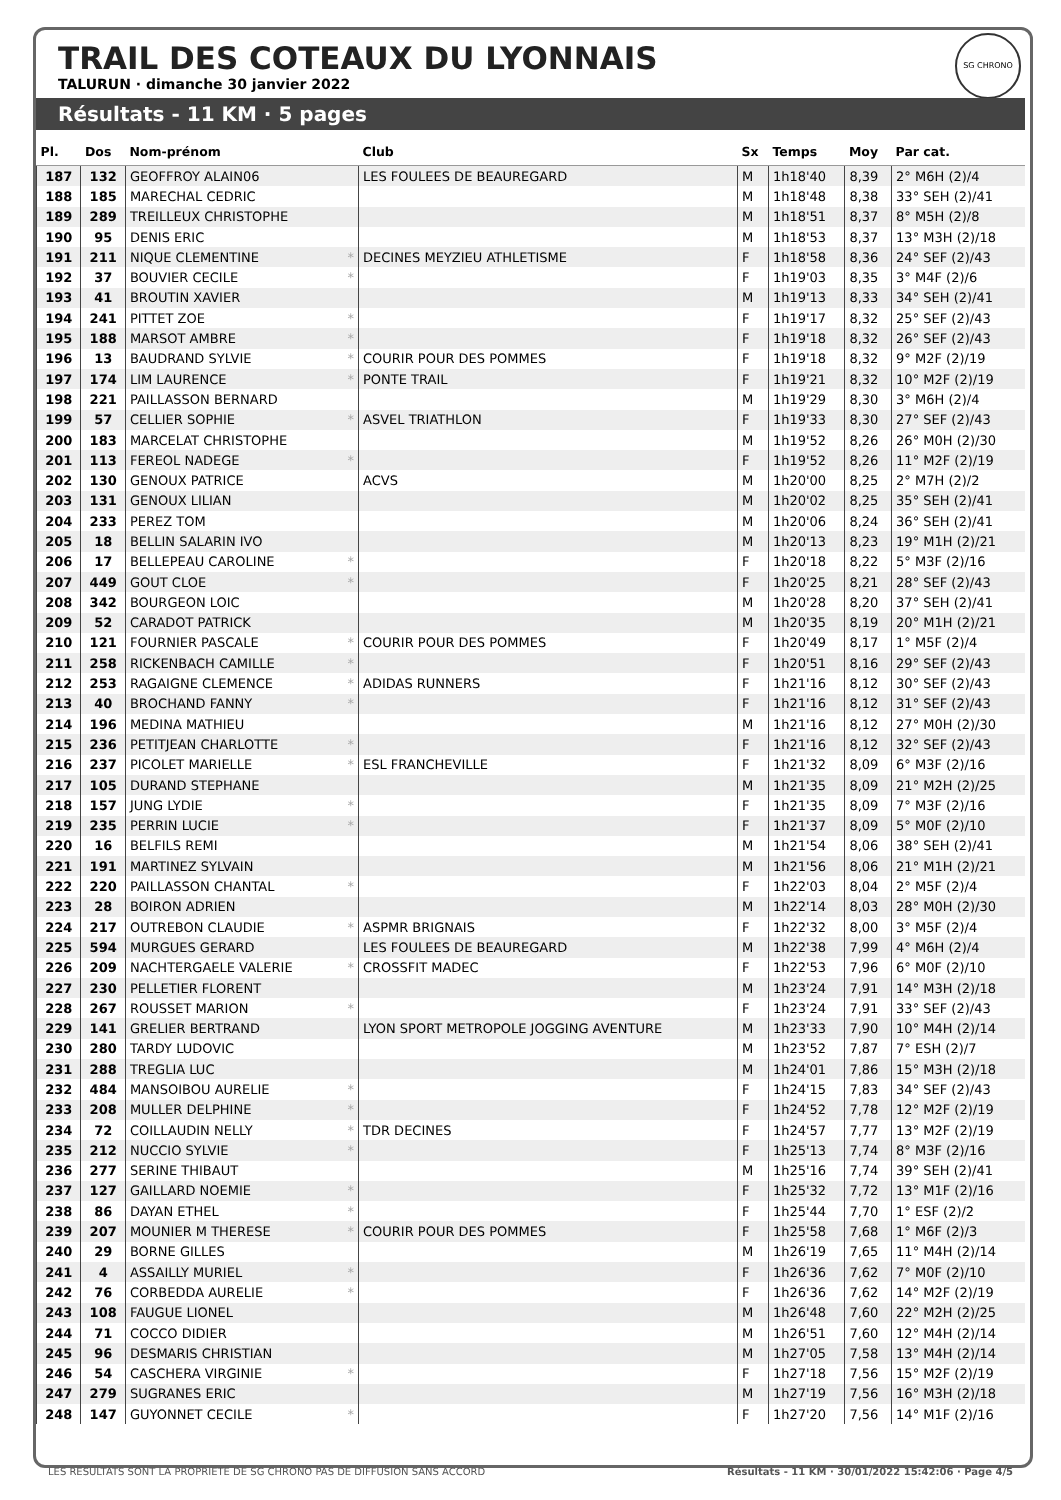SG CHRONO
TRAIL DES COTEAUX DU LYONNAIS
TALURUN · dimanche 30 janvier 2022
Résultats - 11 KM · 5 pages
| Pl. | Dos | Nom-prénom | | Club | Sx | Temps | Moy | Par cat. |
| --- | --- | --- | --- | --- | --- | --- | --- | --- |
| 187 | 132 | GEOFFROY ALAIN06 | | LES FOULEES DE BEAUREGARD | M | 1h18'40 | 8,39 | 2° M6H (2)/4 |
| 188 | 185 | MARECHAL CEDRIC | | | M | 1h18'48 | 8,38 | 33° SEH (2)/41 |
| 189 | 289 | TREILLEUX CHRISTOPHE | | | M | 1h18'51 | 8,37 | 8° M5H (2)/8 |
| 190 | 95 | DENIS ERIC | | | M | 1h18'53 | 8,37 | 13° M3H (2)/18 |
| 191 | 211 | NIQUE CLEMENTINE | * | DECINES MEYZIEU ATHLETISME | F | 1h18'58 | 8,36 | 24° SEF (2)/43 |
| 192 | 37 | BOUVIER CECILE | * | | F | 1h19'03 | 8,35 | 3° M4F (2)/6 |
| 193 | 41 | BROUTIN XAVIER | | | M | 1h19'13 | 8,33 | 34° SEH (2)/41 |
| 194 | 241 | PITTET ZOE | * | | F | 1h19'17 | 8,32 | 25° SEF (2)/43 |
| 195 | 188 | MARSOT AMBRE | * | | F | 1h19'18 | 8,32 | 26° SEF (2)/43 |
| 196 | 13 | BAUDRAND SYLVIE | * | COURIR POUR DES POMMES | F | 1h19'18 | 8,32 | 9° M2F (2)/19 |
| 197 | 174 | LIM LAURENCE | * | PONTE TRAIL | F | 1h19'21 | 8,32 | 10° M2F (2)/19 |
| 198 | 221 | PAILLASSON BERNARD | | | M | 1h19'29 | 8,30 | 3° M6H (2)/4 |
| 199 | 57 | CELLIER SOPHIE | * | ASVEL TRIATHLON | F | 1h19'33 | 8,30 | 27° SEF (2)/43 |
| 200 | 183 | MARCELAT CHRISTOPHE | | | M | 1h19'52 | 8,26 | 26° M0H (2)/30 |
| 201 | 113 | FEREOL NADEGE | * | | F | 1h19'52 | 8,26 | 11° M2F (2)/19 |
| 202 | 130 | GENOUX PATRICE | | ACVS | M | 1h20'00 | 8,25 | 2° M7H (2)/2 |
| 203 | 131 | GENOUX LILIAN | | | M | 1h20'02 | 8,25 | 35° SEH (2)/41 |
| 204 | 233 | PEREZ TOM | | | M | 1h20'06 | 8,24 | 36° SEH (2)/41 |
| 205 | 18 | BELLIN SALARIN IVO | | | M | 1h20'13 | 8,23 | 19° M1H (2)/21 |
| 206 | 17 | BELLEPEAU CAROLINE | * | | F | 1h20'18 | 8,22 | 5° M3F (2)/16 |
| 207 | 449 | GOUT CLOE | * | | F | 1h20'25 | 8,21 | 28° SEF (2)/43 |
| 208 | 342 | BOURGEON LOIC | | | M | 1h20'28 | 8,20 | 37° SEH (2)/41 |
| 209 | 52 | CARADOT PATRICK | | | M | 1h20'35 | 8,19 | 20° M1H (2)/21 |
| 210 | 121 | FOURNIER PASCALE | * | COURIR POUR DES POMMES | F | 1h20'49 | 8,17 | 1° M5F (2)/4 |
| 211 | 258 | RICKENBACH CAMILLE | * | | F | 1h20'51 | 8,16 | 29° SEF (2)/43 |
| 212 | 253 | RAGAIGNE CLEMENCE | * | ADIDAS RUNNERS | F | 1h21'16 | 8,12 | 30° SEF (2)/43 |
| 213 | 40 | BROCHAND FANNY | * | | F | 1h21'16 | 8,12 | 31° SEF (2)/43 |
| 214 | 196 | MEDINA MATHIEU | | | M | 1h21'16 | 8,12 | 27° M0H (2)/30 |
| 215 | 236 | PETITJEAN CHARLOTTE | * | | F | 1h21'16 | 8,12 | 32° SEF (2)/43 |
| 216 | 237 | PICOLET MARIELLE | * | ESL FRANCHEVILLE | F | 1h21'32 | 8,09 | 6° M3F (2)/16 |
| 217 | 105 | DURAND STEPHANE | | | M | 1h21'35 | 8,09 | 21° M2H (2)/25 |
| 218 | 157 | JUNG LYDIE | * | | F | 1h21'35 | 8,09 | 7° M3F (2)/16 |
| 219 | 235 | PERRIN LUCIE | * | | F | 1h21'37 | 8,09 | 5° M0F (2)/10 |
| 220 | 16 | BELFILS REMI | | | M | 1h21'54 | 8,06 | 38° SEH (2)/41 |
| 221 | 191 | MARTINEZ SYLVAIN | | | M | 1h21'56 | 8,06 | 21° M1H (2)/21 |
| 222 | 220 | PAILLASSON CHANTAL | * | | F | 1h22'03 | 8,04 | 2° M5F (2)/4 |
| 223 | 28 | BOIRON ADRIEN | | | M | 1h22'14 | 8,03 | 28° M0H (2)/30 |
| 224 | 217 | OUTREBON CLAUDIE | * | ASPMR BRIGNAIS | F | 1h22'32 | 8,00 | 3° M5F (2)/4 |
| 225 | 594 | MURGUES GERARD | | LES FOULEES DE BEAUREGARD | M | 1h22'38 | 7,99 | 4° M6H (2)/4 |
| 226 | 209 | NACHTERGAELE VALERIE | * | CROSSFIT MADEC | F | 1h22'53 | 7,96 | 6° M0F (2)/10 |
| 227 | 230 | PELLETIER FLORENT | | | M | 1h23'24 | 7,91 | 14° M3H (2)/18 |
| 228 | 267 | ROUSSET MARION | * | | F | 1h23'24 | 7,91 | 33° SEF (2)/43 |
| 229 | 141 | GRELIER BERTRAND | | LYON SPORT METROPOLE JOGGING AVENTURE | M | 1h23'33 | 7,90 | 10° M4H (2)/14 |
| 230 | 280 | TARDY LUDOVIC | | | M | 1h23'52 | 7,87 | 7° ESH (2)/7 |
| 231 | 288 | TREGLIA LUC | | | M | 1h24'01 | 7,86 | 15° M3H (2)/18 |
| 232 | 484 | MANSOIBOU AURELIE | * | | F | 1h24'15 | 7,83 | 34° SEF (2)/43 |
| 233 | 208 | MULLER DELPHINE | * | | F | 1h24'52 | 7,78 | 12° M2F (2)/19 |
| 234 | 72 | COILLAUDIN NELLY | * | TDR DECINES | F | 1h24'57 | 7,77 | 13° M2F (2)/19 |
| 235 | 212 | NUCCIO SYLVIE | * | | F | 1h25'13 | 7,74 | 8° M3F (2)/16 |
| 236 | 277 | SERINE THIBAUT | | | M | 1h25'16 | 7,74 | 39° SEH (2)/41 |
| 237 | 127 | GAILLARD NOEMIE | * | | F | 1h25'32 | 7,72 | 13° M1F (2)/16 |
| 238 | 86 | DAYAN ETHEL | * | | F | 1h25'44 | 7,70 | 1° ESF (2)/2 |
| 239 | 207 | MOUNIER M THERESE | * | COURIR POUR DES POMMES | F | 1h25'58 | 7,68 | 1° M6F (2)/3 |
| 240 | 29 | BORNE GILLES | | | M | 1h26'19 | 7,65 | 11° M4H (2)/14 |
| 241 | 4 | ASSAILLY MURIEL | * | | F | 1h26'36 | 7,62 | 7° M0F (2)/10 |
| 242 | 76 | CORBEDDA AURELIE | * | | F | 1h26'36 | 7,62 | 14° M2F (2)/19 |
| 243 | 108 | FAUGUE LIONEL | | | M | 1h26'48 | 7,60 | 22° M2H (2)/25 |
| 244 | 71 | COCCO DIDIER | | | M | 1h26'51 | 7,60 | 12° M4H (2)/14 |
| 245 | 96 | DESMARIS CHRISTIAN | | | M | 1h27'05 | 7,58 | 13° M4H (2)/14 |
| 246 | 54 | CASCHERA VIRGINIE | * | | F | 1h27'18 | 7,56 | 15° M2F (2)/19 |
| 247 | 279 | SUGRANES ERIC | | | M | 1h27'19 | 7,56 | 16° M3H (2)/18 |
| 248 | 147 | GUYONNET CECILE | * | | F | 1h27'20 | 7,56 | 14° M1F (2)/16 |
LES RESULTATS SONT LA PROPRIETE DE SG CHRONO PAS DE DIFFUSION SANS ACCORD Résultats - 11 KM · 30/01/2022 15:42:06 · Page 4/5